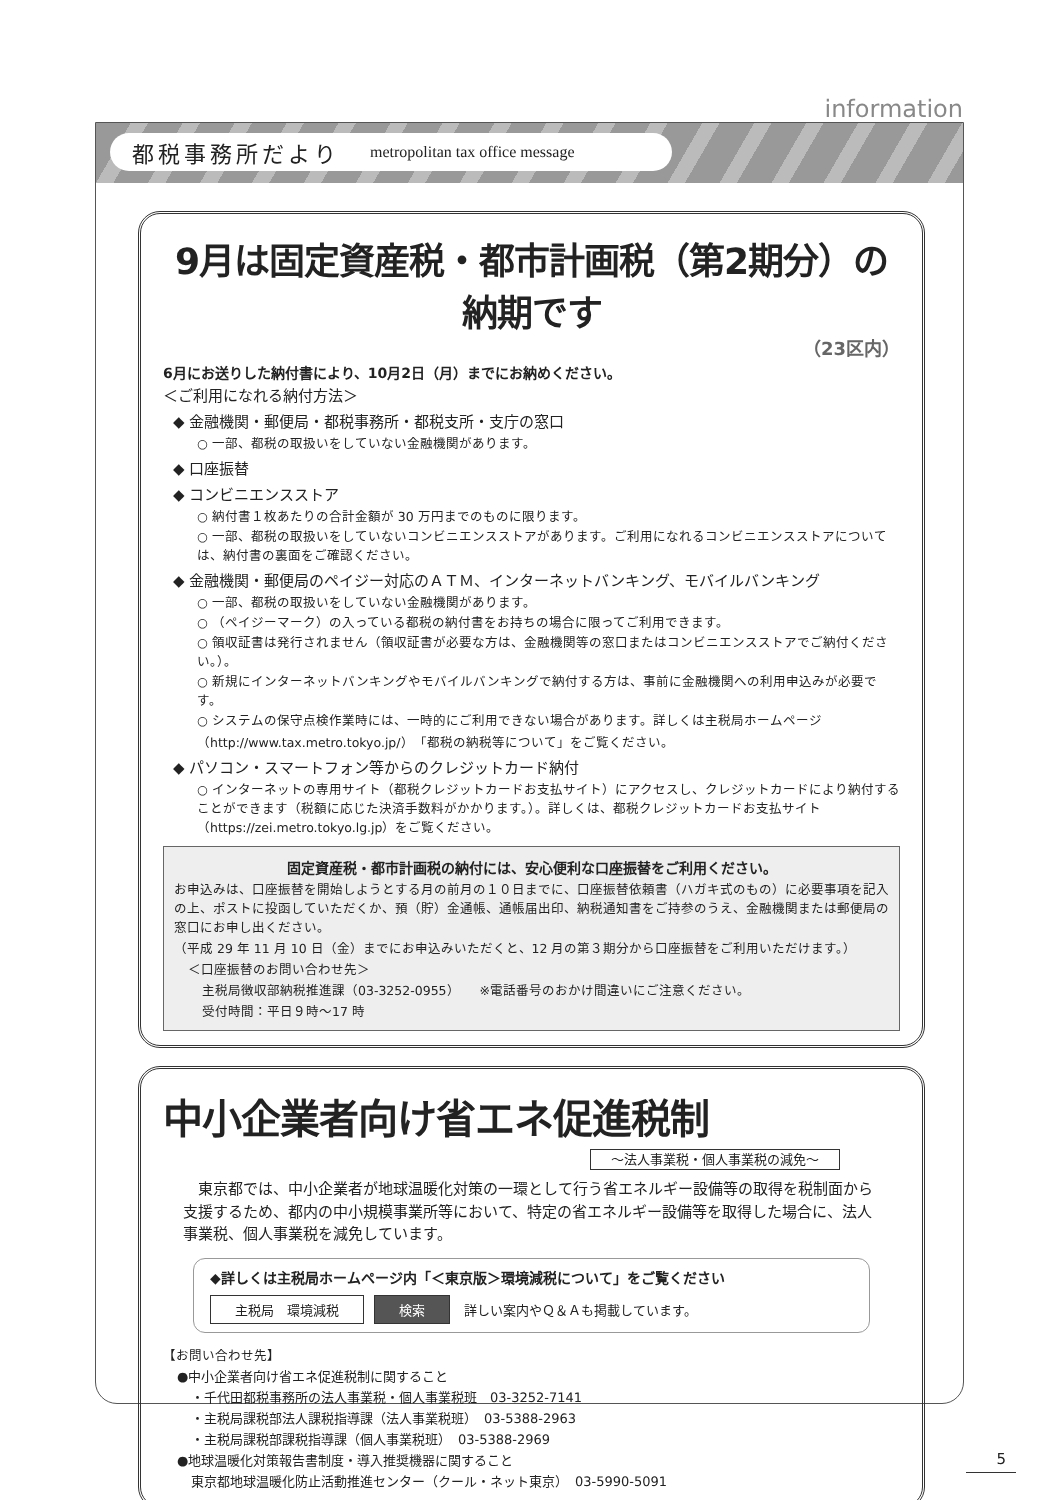information
都税事務所だより metropolitan tax office message
9月は固定資産税・都市計画税（第2期分）の納期です
（23区内）
6月にお送りした納付書により、10月2日（月）までにお納めください。
＜ご利用になれる納付方法＞
◆ 金融機関・郵便局・都税事務所・都税支所・支庁の窓口
○ 一部、都税の取扱いをしていない金融機関があります。
◆ 口座振替
◆ コンビニエンスストア
○ 納付書１枚あたりの合計金額が 30 万円までのものに限ります。
○ 一部、都税の取扱いをしていないコンビニエンスストアがあります。ご利用になれるコンビニエンスストアについては、納付書の裏面をご確認ください。
◆ 金融機関・郵便局のペイジー対応のＡＴＭ、インターネットバンキング、モバイルバンキング
○ 一部、都税の取扱いをしていない金融機関があります。
○ （ペイジーマーク）の入っている都税の納付書をお持ちの場合に限ってご利用できます。
○ 領収証書は発行されません（領収証書が必要な方は、金融機関等の窓口またはコンビニエンスストアでご納付ください。）。
○ 新規にインターネットバンキングやモバイルバンキングで納付する方は、事前に金融機関への利用申込みが必要です。
○ システムの保守点検作業時には、一時的にご利用できない場合があります。詳しくは主税局ホームページ（http://www.tax.metro.tokyo.jp/）「都税の納税等について」をご覧ください。
◆ パソコン・スマートフォン等からのクレジットカード納付
○ インターネットの専用サイト（都税クレジットカードお支払サイト）にアクセスし、クレジットカードにより納付することができます（税額に応じた決済手数料がかかります。）。詳しくは、都税クレジットカードお支払サイト（https://zei.metro.tokyo.lg.jp）をご覧ください。
固定資産税・都市計画税の納付には、安心便利な口座振替をご利用ください。
お申込みは、口座振替を開始しようとする月の前月の１０日までに、口座振替依頼書（ハガキ式のもの）に必要事項を記入の上、ポストに投函していただくか、預（貯）金通帳、通帳届出印、納税通知書をご持参のうえ、金融機関または郵便局の窓口にお申し出ください。
（平成 29 年 11 月 10 日（金）までにお申込みいただくと、12 月の第３期分から口座振替をご利用いただけます。）
＜口座振替のお問い合わせ先＞
主税局徴収部納税推進課（03-3252-0955）　　※電話番号のおかけ間違いにご注意ください。
受付時間：平日９時～17 時
中小企業者向け省エネ促進税制
～法人事業税・個人事業税の減免～
　東京都では、中小企業者が地球温暖化対策の一環として行う省エネルギー設備等の取得を税制面から支援するため、都内の中小規模事業所等において、特定の省エネルギー設備等を取得した場合に、法人事業税、個人事業税を減免しています。
◆詳しくは主税局ホームページ内「＜東京版＞環境減税について」をご覧ください
主税局　環境減税 検索 詳しい案内やＱ＆Ａも掲載しています。
【お問い合わせ先】
●中小企業者向け省エネ促進税制に関すること
・千代田都税事務所の法人事業税・個人事業税班　03-3252-7141
・主税局課税部法人課税指導課（法人事業税班）　03-5388-2963
・主税局課税部課税指導課（個人事業税班）　03-5388-2969
●地球温暖化対策報告書制度・導入推奨機器に関すること
東京都地球温暖化防止活動推進センター（クール・ネット東京）　03-5990-5091
5